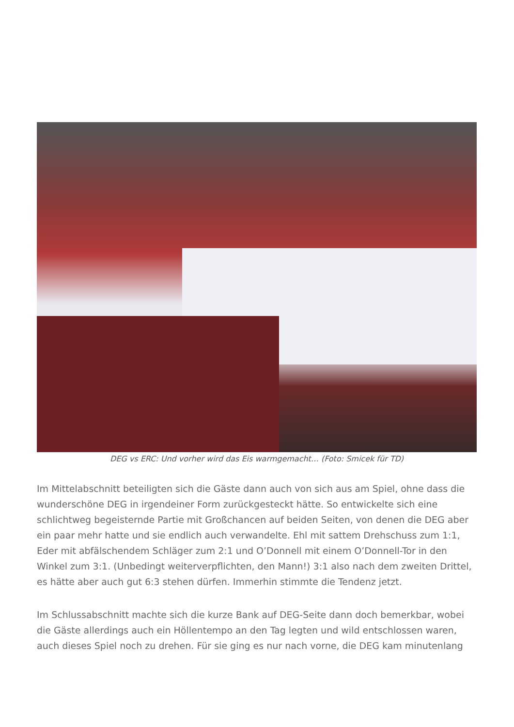DEG vs ERC: Und vorher wird das Eis warmgemacht… (Foto: Smicek für TD)
Im Mittelabschnitt beteiligten sich die Gäste dann auch von sich aus am Spiel, ohne dass die wunderschöne DEG in irgendeiner Form zurückgesteckt hätte. So entwickelte sich eine schlichtweg begeisternde Partie mit Großchancen auf beiden Seiten, von denen die DEG aber ein paar mehr hatte und sie endlich auch verwandelte. Ehl mit sattem Drehschuss zum 1:1, Eder mit abfälschendem Schläger zum 2:1 und O’Donnell mit einem O’Donnell-Tor in den Winkel zum 3:1. (Unbedingt weiterverpflichten, den Mann!) 3:1 also nach dem zweiten Drittel, es hätte aber auch gut 6:3 stehen dürfen. Immerhin stimmte die Tendenz jetzt.
Im Schlussabschnitt machte sich die kurze Bank auf DEG-Seite dann doch bemerkbar, wobei die Gäste allerdings auch ein Höllentempo an den Tag legten und wild entschlossen waren, auch dieses Spiel noch zu drehen. Für sie ging es nur nach vorne, die DEG kam minutenlang